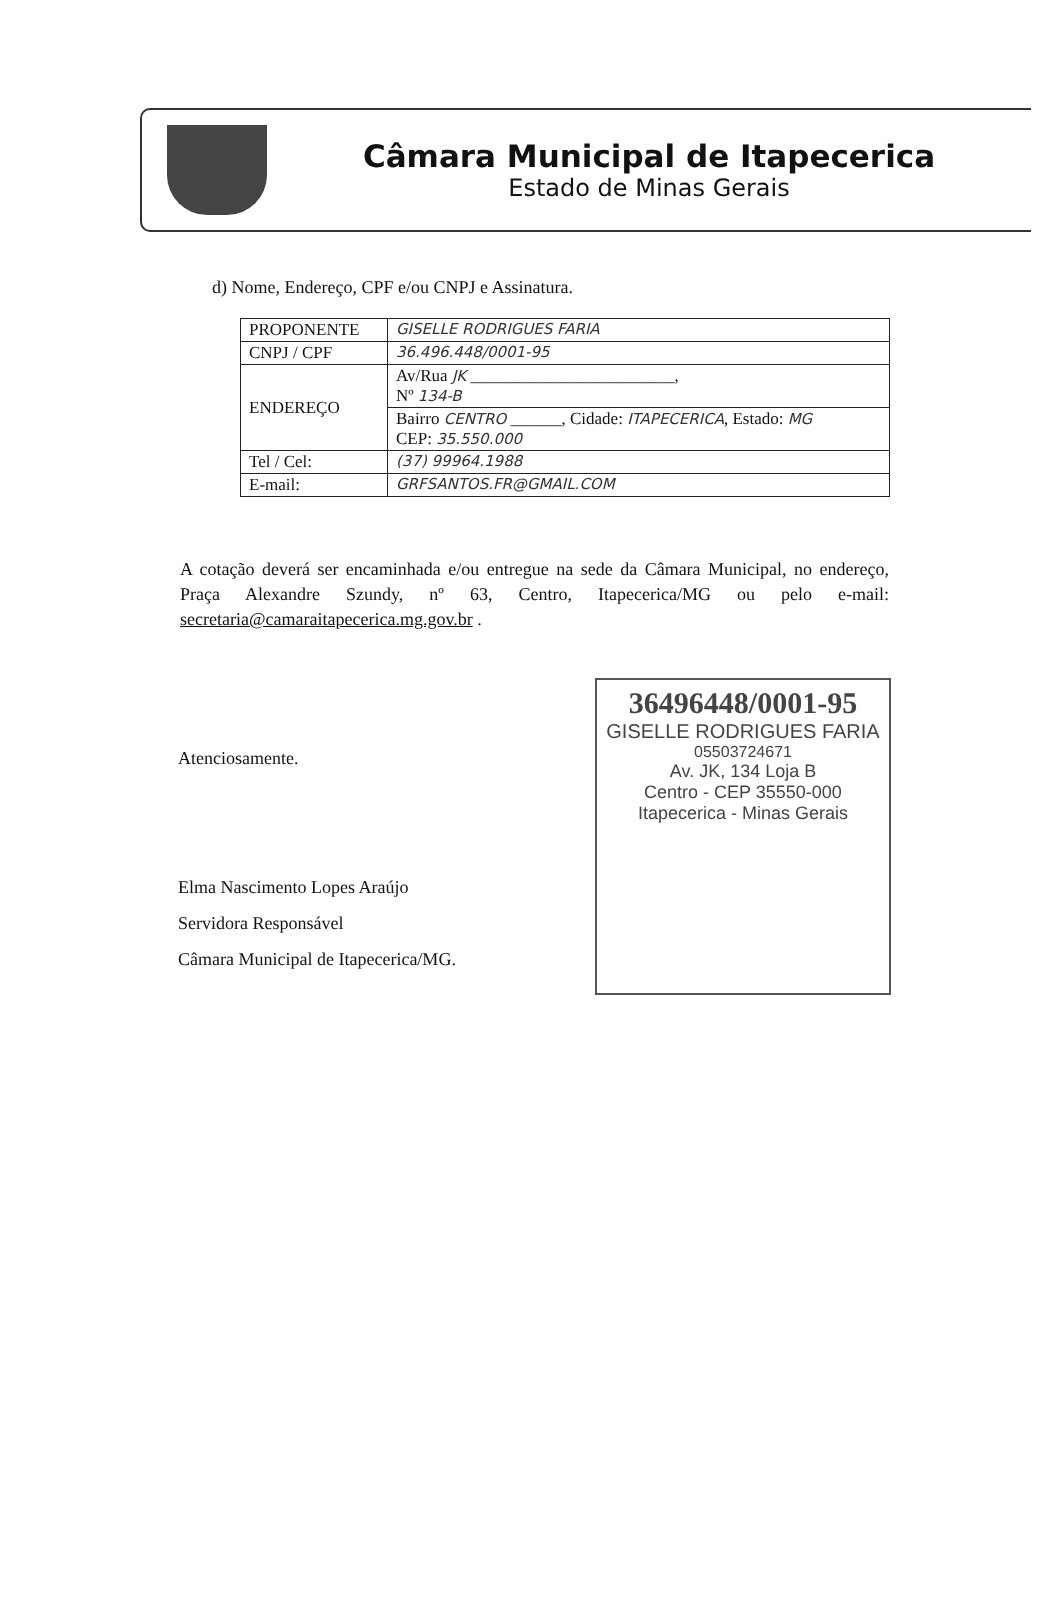Câmara Municipal de Itapecerica
Estado de Minas Gerais
d) Nome, Endereço, CPF e/ou CNPJ e Assinatura.
| PROPONENTE | GISELLE RODRIGUES FARIA |
| CNPJ / CPF | 36.496.448/0001-95 |
| ENDEREÇO | Av/Rua JK ________________________, Nº 134-B |
| | Bairro CENTRO ______, Cidade: ITAPECERICA , Estado: MG CEP: 35.550.000 |
| Tel / Cel: | (37) 99964.1988 |
| E-mail: | GRFSANTOS.FR@GMAIL.COM |
A cotação deverá ser encaminhada e/ou entregue na sede da Câmara Municipal, no endereço, Praça Alexandre Szundy, nº 63, Centro, Itapecerica/MG ou pelo e-mail: secretaria@camaraitapecerica.mg.gov.br .
Atenciosamente.
Elma Nascimento Lopes Araújo
Servidora Responsável
Câmara Municipal de Itapecerica/MG.
36496448/0001-95
GISELLE RODRIGUES FARIA
05503724671
Av. JK, 134 Loja B
Centro - CEP 35550-000
Itapecerica - Minas Gerais